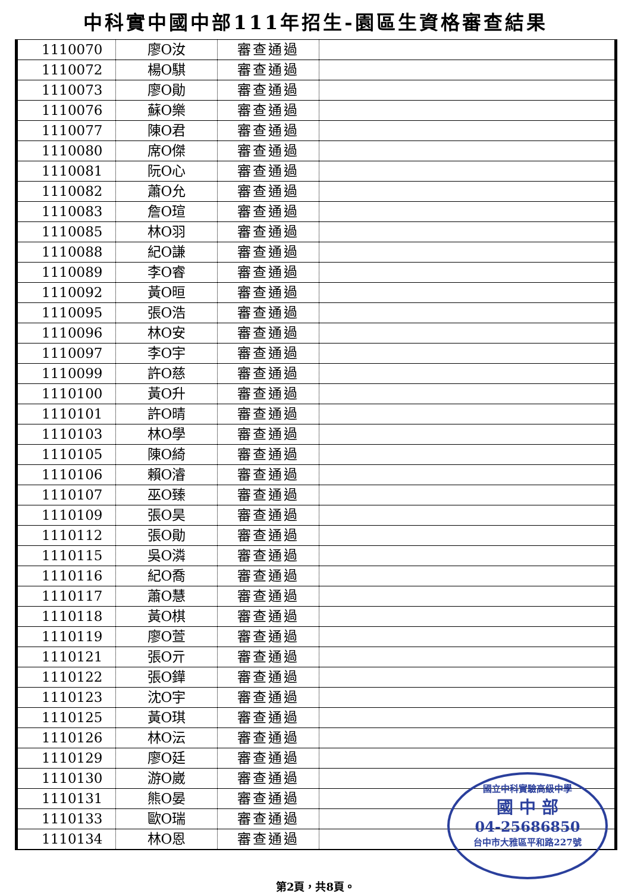中科實中國中部111年招生-園區生資格審查結果
| 1110070 | 廖O汝 | 審查通過 | |
| 1110072 | 楊O騏 | 審查通過 | |
| 1110073 | 廖O勛 | 審查通過 | |
| 1110076 | 蘇O樂 | 審查通過 | |
| 1110077 | 陳O君 | 審查通過 | |
| 1110080 | 席O傑 | 審查通過 | |
| 1110081 | 阮O心 | 審查通過 | |
| 1110082 | 蕭O允 | 審查通過 | |
| 1110083 | 詹O瑄 | 審查通過 | |
| 1110085 | 林O羽 | 審查通過 | |
| 1110088 | 紀O謙 | 審查通過 | |
| 1110089 | 李O睿 | 審查通過 | |
| 1110092 | 黃O晅 | 審查通過 | |
| 1110095 | 張O浩 | 審查通過 | |
| 1110096 | 林O安 | 審查通過 | |
| 1110097 | 李O宇 | 審查通過 | |
| 1110099 | 許O慈 | 審查通過 | |
| 1110100 | 黃O升 | 審查通過 | |
| 1110101 | 許O晴 | 審查通過 | |
| 1110103 | 林O學 | 審查通過 | |
| 1110105 | 陳O綺 | 審查通過 | |
| 1110106 | 賴O濬 | 審查通過 | |
| 1110107 | 巫O臻 | 審查通過 | |
| 1110109 | 張O昊 | 審查通過 | |
| 1110112 | 張O勛 | 審查通過 | |
| 1110115 | 吳O潾 | 審查通過 | |
| 1110116 | 紀O喬 | 審查通過 | |
| 1110117 | 蕭O慧 | 審查通過 | |
| 1110118 | 黃O棋 | 審查通過 | |
| 1110119 | 廖O萱 | 審查通過 | |
| 1110121 | 張O亓 | 審查通過 | |
| 1110122 | 張O鏵 | 審查通過 | |
| 1110123 | 沈O宇 | 審查通過 | |
| 1110125 | 黃O琪 | 審查通過 | |
| 1110126 | 林O沄 | 審查通過 | |
| 1110129 | 廖O廷 | 審查通過 | |
| 1110130 | 游O崴 | 審查通過 | |
| 1110131 | 熊O晏 | 審查通過 | |
| 1110133 | 歐O瑞 | 審查通過 | |
| 1110134 | 林O恩 | 審查通過 | |
國立中科實驗高級中學
國 中 部
04-25686850
台中市大雅區平和路227號
第2頁，共8頁。